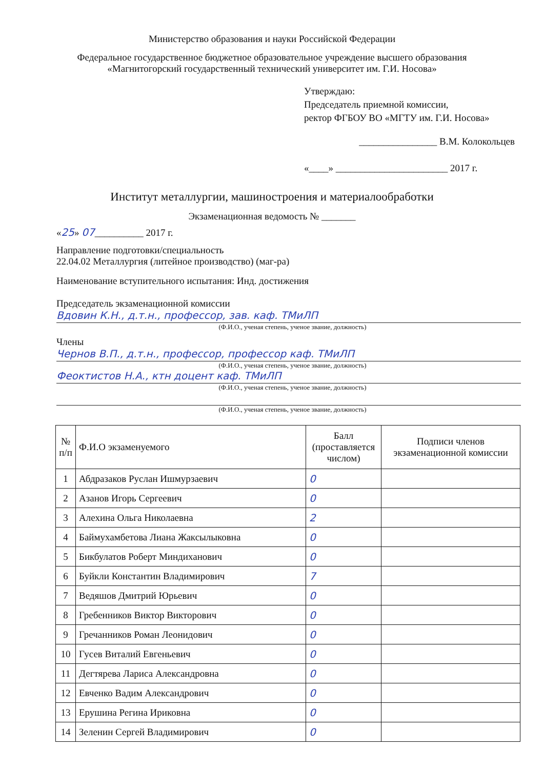Министерство образования и науки Российской Федерации
Федеральное государственное бюджетное образовательное учреждение высшего образования
«Магнитогорский государственный технический университет им. Г.И. Носова»
Утверждаю:
Председатель приемной комиссии,
ректор ФГБОУ ВО «МГТУ им. Г.И. Носова»
________________ В.М. Колокольцев
«____» _______________________ 2017 г.
Институт металлургии, машиностроения и материалообработки
Экзаменационная ведомость № _______
«25» 07__________ 2017 г.
Направление подготовки/специальность
22.04.02 Металлургия (литейное производство) (маг-ра)
Наименование вступительного испытания: Инд. достижения
Председатель экзаменационной комиссии
Вдовин К.Н., д.т.н., профессор, зав. каф. ТМиЛП
(Ф.И.О., ученая степень, ученое звание, должность)
Члены
Чернов В.П., д.т.н., профессор, профессор каф. ТМиЛП
(Ф.И.О., ученая степень, ученое звание, должность)
Феоктистов Н.А., ктн доцент каф. ТМиЛП
(Ф.И.О., ученая степень, ученое звание, должность)
(Ф.И.О., ученая степень, ученое звание, должность)
| № п/п | Ф.И.О экзаменуемого | Балл (проставляется числом) | Подписи членов экзаменационной комиссии |
| --- | --- | --- | --- |
| 1 | Абдразаков Руслан Ишмурзаевич | 0 | |
| 2 | Азанов Игорь Сергеевич | 0 | |
| 3 | Алехина Ольга Николаевна | 2 | |
| 4 | Баймухамбетова Лиана Жаксылыковна | 0 | |
| 5 | Бикбулатов Роберт Миндиханович | 0 | |
| 6 | Буйкли Константин Владимирович | 7 | |
| 7 | Ведяшов Дмитрий Юрьевич | 0 | |
| 8 | Гребенников Виктор Викторович | 0 | |
| 9 | Гречанников Роман Леонидович | 0 | |
| 10 | Гусев Виталий Евгеньевич | 0 | |
| 11 | Дегтярева Лариса Александровна | 0 | |
| 12 | Евченко Вадим Александрович | 0 | |
| 13 | Ерушина Регина Ириковна | 0 | |
| 14 | Зеленин Сергей Владимирович | 0 | |